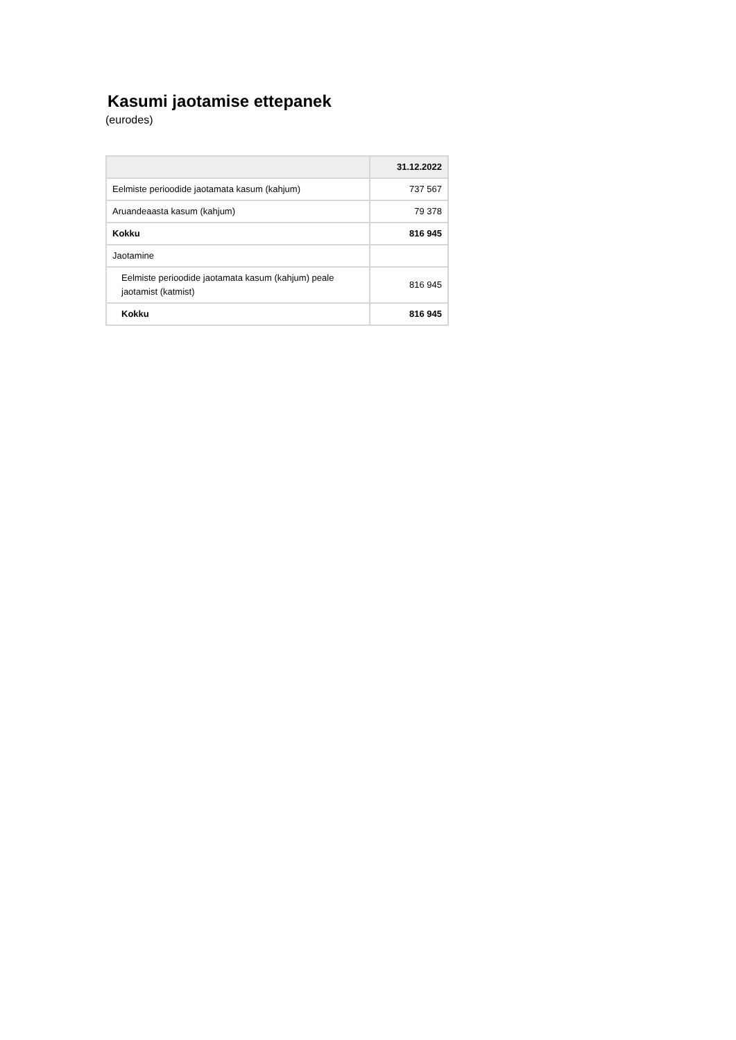Kasumi jaotamise ettepanek
(eurodes)
| | 31.12.2022 |
| --- | --- |
| Eelmiste perioodide jaotamata kasum (kahjum) | 737 567 |
| Aruandeaasta kasum (kahjum) | 79 378 |
| Kokku | 816 945 |
| Jaotamine | |
| Eelmiste perioodide jaotamata kasum (kahjum) peale jaotamist (katmist) | 816 945 |
| Kokku | 816 945 |